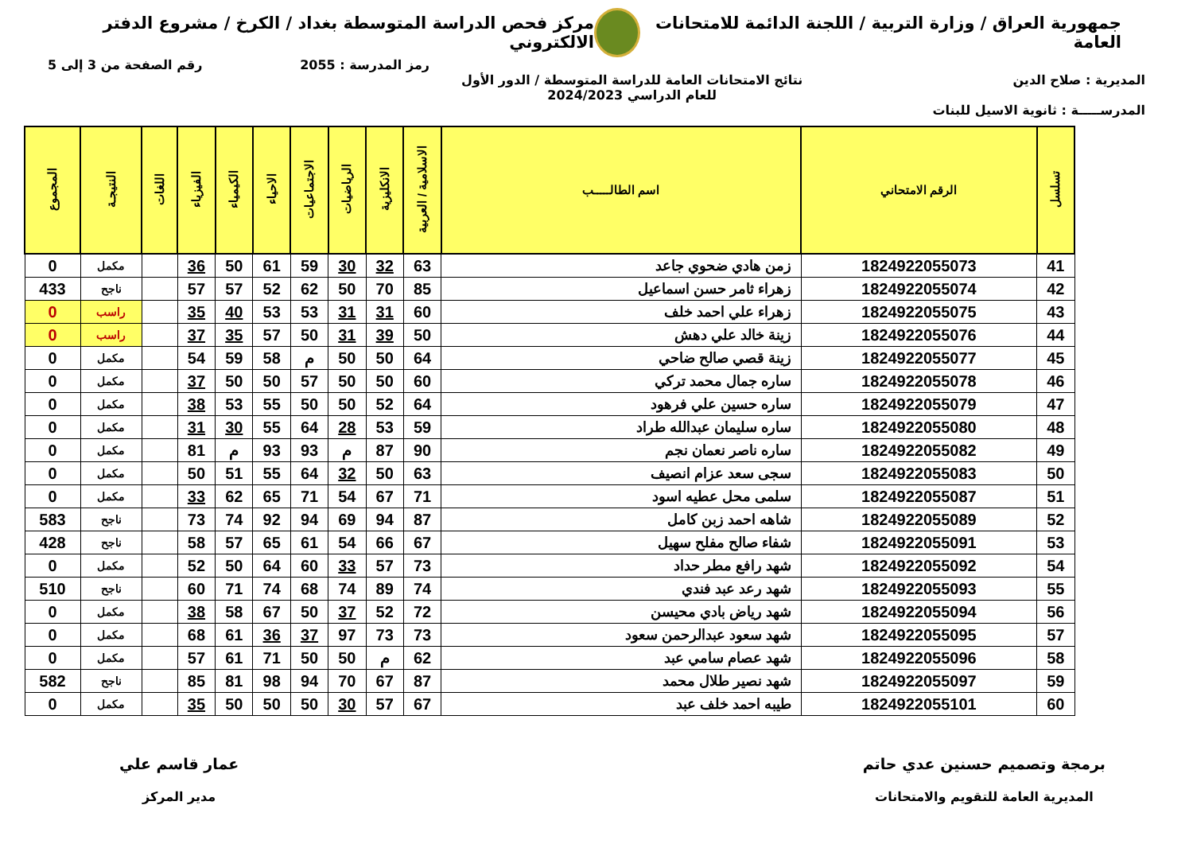جمهورية العراق / وزارة التربية / اللجنة الدائمة للامتحانات العامة
مركز فحص الدراسة المتوسطة بغداد / الكرخ / مشروع الدفتر الالكتروني
رمز المدرسة : 2055 رقم الصفحة من 3 إلى 5
المديرية : صلاح الدين نتائج الامتحانات العامة للدراسة المتوسطة / الدور الأول
للعام الدراسي 2024/2023
المدرســـــة : ثانوية الاسيل للبنات
| تسلسل | الرقم الامتحاني | اسم الطالـــــب | الاسلامية / العربية | الانكليزية | الرياضيات | الاجتماعيات | الاحياء | الكيمياء | الفيزياء | اللغات | النتيجـة | المجموع |
| --- | --- | --- | --- | --- | --- | --- | --- | --- | --- | --- | --- | --- |
| 41 | 1824922055073 | زمن هادي ضحوي جاعد | 63 | 32 | 30 | 59 | 61 | 50 | 36 | | مكمل | 0 |
| 42 | 1824922055074 | زهراء ثامر حسن اسماعيل | 85 | 70 | 50 | 62 | 52 | 57 | 57 | | ناجح | 433 |
| 43 | 1824922055075 | زهراء علي احمد خلف | 60 | 31 | 31 | 53 | 53 | 40 | 35 | | راسب | 0 |
| 44 | 1824922055076 | زينة خالد علي دهش | 50 | 39 | 31 | 50 | 57 | 35 | 37 | | راسب | 0 |
| 45 | 1824922055077 | زينة قصي صالح ضاحي | 64 | 50 | 50 | م | 58 | 59 | 54 | | مكمل | 0 |
| 46 | 1824922055078 | ساره جمال محمد تركي | 60 | 50 | 50 | 57 | 50 | 50 | 37 | | مكمل | 0 |
| 47 | 1824922055079 | ساره حسين علي فرهود | 64 | 52 | 50 | 50 | 55 | 53 | 38 | | مكمل | 0 |
| 48 | 1824922055080 | ساره سليمان عبدالله طراد | 59 | 53 | 28 | 64 | 55 | 30 | 31 | | مكمل | 0 |
| 49 | 1824922055082 | ساره ناصر نعمان نجم | 90 | 87 | م | 93 | 93 | م | 81 | | مكمل | 0 |
| 50 | 1824922055083 | سجى سعد عزام انصيف | 63 | 50 | 32 | 64 | 55 | 51 | 50 | | مكمل | 0 |
| 51 | 1824922055087 | سلمى محل عطيه اسود | 71 | 67 | 54 | 71 | 65 | 62 | 33 | | مكمل | 0 |
| 52 | 1824922055089 | شاهه احمد زبن كامل | 87 | 94 | 69 | 94 | 92 | 74 | 73 | | ناجح | 583 |
| 53 | 1824922055091 | شفاء صالح مفلح سهيل | 67 | 66 | 54 | 61 | 65 | 57 | 58 | | ناجح | 428 |
| 54 | 1824922055092 | شهد رافع مطر حداد | 73 | 57 | 33 | 60 | 64 | 50 | 52 | | مكمل | 0 |
| 55 | 1824922055093 | شهد رعد عبد فندي | 74 | 89 | 74 | 68 | 74 | 71 | 60 | | ناجح | 510 |
| 56 | 1824922055094 | شهد رياض بادي محيسن | 72 | 52 | 37 | 50 | 67 | 58 | 38 | | مكمل | 0 |
| 57 | 1824922055095 | شهد سعود عبدالرحمن سعود | 73 | 73 | 97 | 37 | 36 | 61 | 68 | | مكمل | 0 |
| 58 | 1824922055096 | شهد عصام سامي عبد | 62 | م | 50 | 50 | 71 | 61 | 57 | | مكمل | 0 |
| 59 | 1824922055097 | شهد نصير طلال محمد | 87 | 67 | 70 | 94 | 98 | 81 | 85 | | ناجح | 582 |
| 60 | 1824922055101 | طيبه احمد خلف عبد | 67 | 57 | 30 | 50 | 50 | 50 | 35 | | مكمل | 0 |
برمجة وتصميم حسنين عدي حاتم
المديرية العامة للتقويم والامتحانات
عمار قاسم علي
مدير المركز